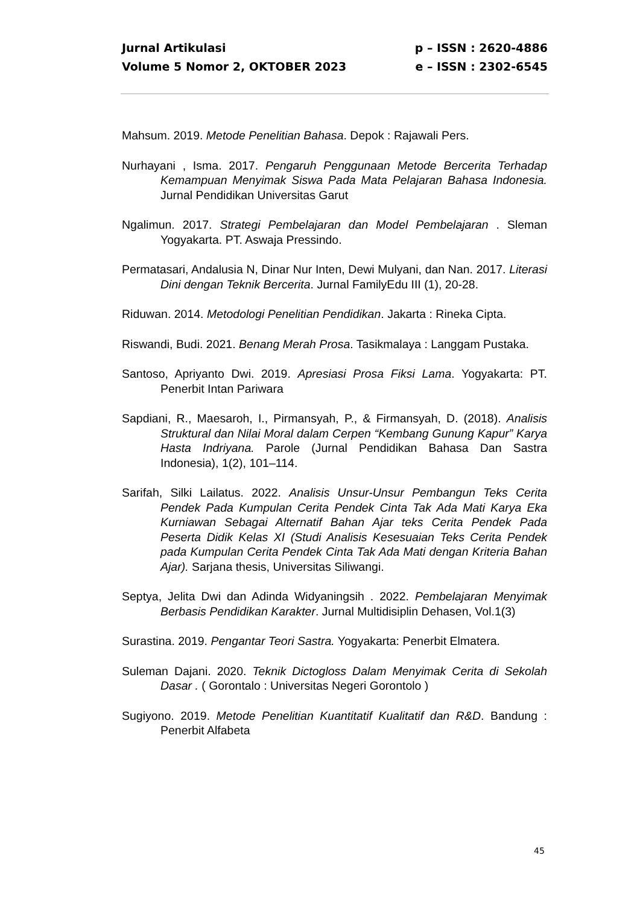Jurnal Artikulasi p – ISSN : 2620-4886
Volume 5 Nomor 2, OKTOBER 2023 e – ISSN : 2302-6545
Mahsum. 2019. Metode Penelitian Bahasa. Depok : Rajawali Pers.
Nurhayani , Isma. 2017. Pengaruh Penggunaan Metode Bercerita Terhadap Kemampuan Menyimak Siswa Pada Mata Pelajaran Bahasa Indonesia. Jurnal Pendidikan Universitas Garut
Ngalimun. 2017. Strategi Pembelajaran dan Model Pembelajaran . Sleman Yogyakarta. PT. Aswaja Pressindo.
Permatasari, Andalusia N, Dinar Nur Inten, Dewi Mulyani, dan Nan. 2017. Literasi Dini dengan Teknik Bercerita. Jurnal FamilyEdu III (1), 20-28.
Riduwan. 2014. Metodologi Penelitian Pendidikan. Jakarta : Rineka Cipta.
Riswandi, Budi. 2021. Benang Merah Prosa. Tasikmalaya : Langgam Pustaka.
Santoso, Apriyanto Dwi. 2019. Apresiasi Prosa Fiksi Lama. Yogyakarta: PT. Penerbit Intan Pariwara
Sapdiani, R., Maesaroh, I., Pirmansyah, P., & Firmansyah, D. (2018). Analisis Struktural dan Nilai Moral dalam Cerpen “Kembang Gunung Kapur” Karya Hasta Indriyana. Parole (Jurnal Pendidikan Bahasa Dan Sastra Indonesia), 1(2), 101–114.
Sarifah, Silki Lailatus. 2022. Analisis Unsur-Unsur Pembangun Teks Cerita Pendek Pada Kumpulan Cerita Pendek Cinta Tak Ada Mati Karya Eka Kurniawan Sebagai Alternatif Bahan Ajar teks Cerita Pendek Pada Peserta Didik Kelas XI (Studi Analisis Kesesuaian Teks Cerita Pendek pada Kumpulan Cerita Pendek Cinta Tak Ada Mati dengan Kriteria Bahan Ajar). Sarjana thesis, Universitas Siliwangi.
Septya, Jelita Dwi dan Adinda Widyaningsih . 2022. Pembelajaran Menyimak Berbasis Pendidikan Karakter. Jurnal Multidisiplin Dehasen, Vol.1(3)
Surastina. 2019. Pengantar Teori Sastra. Yogyakarta: Penerbit Elmatera.
Suleman Dajani. 2020. Teknik Dictogloss Dalam Menyimak Cerita di Sekolah Dasar . ( Gorontalo : Universitas Negeri Gorontolo )
Sugiyono. 2019. Metode Penelitian Kuantitatif Kualitatif dan R&D. Bandung : Penerbit Alfabeta
45